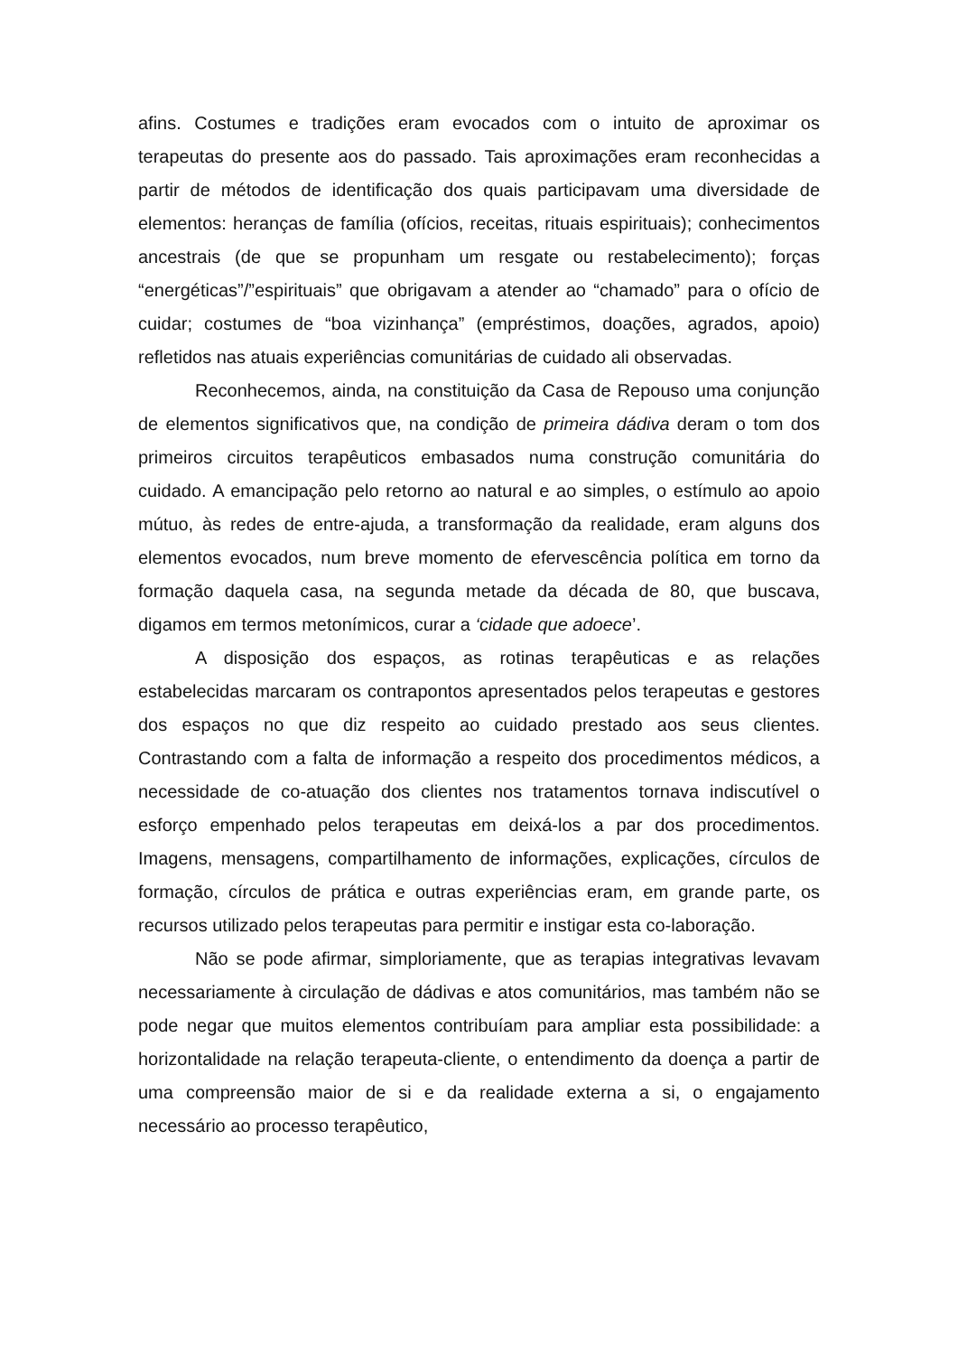afins. Costumes e tradições eram evocados com o intuito de aproximar os terapeutas do presente aos do passado. Tais aproximações eram reconhecidas a partir de métodos de identificação dos quais participavam uma diversidade de elementos: heranças de família (ofícios, receitas, rituais espirituais); conhecimentos ancestrais (de que se propunham um resgate ou restabelecimento); forças “energéticas”/”espirituais” que obrigavam a atender ao “chamado” para o ofício de cuidar; costumes de “boa vizinhança” (empréstimos, doações, agrados, apoio) refletidos nas atuais experiências comunitárias de cuidado ali observadas.
Reconhecemos, ainda, na constituição da Casa de Repouso uma conjunção de elementos significativos que, na condição de primeira dádiva deram o tom dos primeiros circuitos terapêuticos embasados numa construção comunitária do cuidado. A emancipação pelo retorno ao natural e ao simples, o estímulo ao apoio mútuo, às redes de entre-ajuda, a transformação da realidade, eram alguns dos elementos evocados, num breve momento de efervescência política em torno da formação daquela casa, na segunda metade da década de 80, que buscava, digamos em termos metonímicos, curar a ‘cidade que adoece’.
A disposição dos espaços, as rotinas terapêuticas e as relações estabelecidas marcaram os contrapontos apresentados pelos terapeutas e gestores dos espaços no que diz respeito ao cuidado prestado aos seus clientes. Contrastando com a falta de informação a respeito dos procedimentos médicos, a necessidade de co-atuação dos clientes nos tratamentos tornava indiscutível o esforço empenhado pelos terapeutas em deixá-los a par dos procedimentos. Imagens, mensagens, compartilhamento de informações, explicações, círculos de formação, círculos de prática e outras experiências eram, em grande parte, os recursos utilizado pelos terapeutas para permitir e instigar esta co-laboração.
Não se pode afirmar, simploriamente, que as terapias integrativas levavam necessariamente à circulação de dádivas e atos comunitários, mas também não se pode negar que muitos elementos contribuíam para ampliar esta possibilidade: a horizontalidade na relação terapeuta-cliente, o entendimento da doença a partir de uma compreensão maior de si e da realidade externa a si, o engajamento necessário ao processo terapêutico,